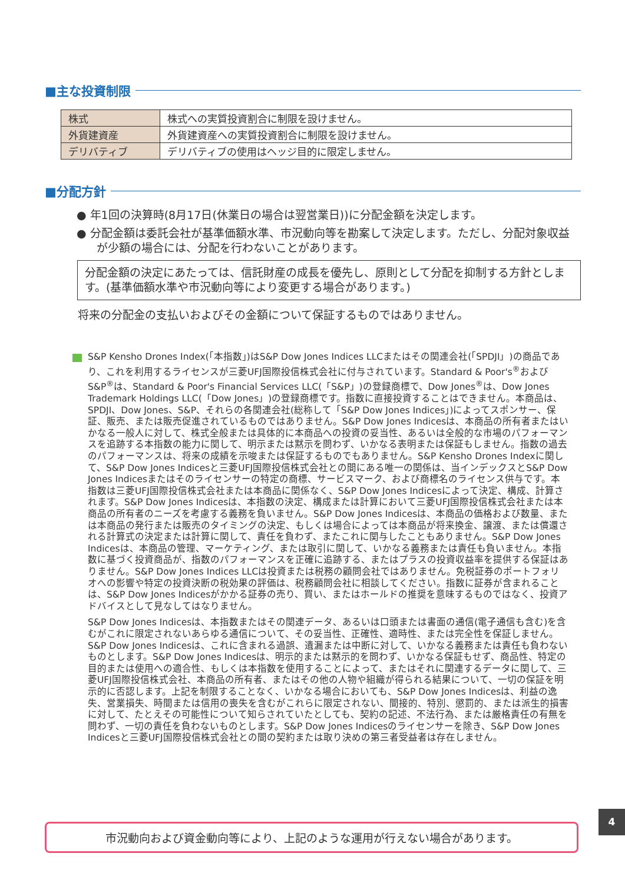■主な投資制限
| 株式 | 株式への実質投資割合に制限を設けません。 |
| 外貨建資産 | 外貨建資産への実質投資割合に制限を設けません。 |
| デリバティブ | デリバティブの使用はヘッジ目的に限定しません。 |
■分配方針
● 年1回の決算時(8月17日(休業日の場合は翌営業日))に分配金額を決定します。
● 分配金額は委託会社が基準価額水準、市況動向等を勘案して決定します。ただし、分配対象収益が少額の場合には、分配を行わないことがあります。
分配金額の決定にあたっては、信託財産の成長を優先し、原則として分配を抑制する方針とします。(基準価額水準や市況動向等により変更する場合があります。)
将来の分配金の支払いおよびその金額について保証するものではありません。
S&P Kensho Drones Index(「本指数」)はS&P Dow Jones Indices LLCまたはその関連会社(「SPDJI」)の商品であり、これを利用するライセンスが三菱UFJ国際投信株式会社に付与されています。Standard & Poor's<sup>®</sup>およびS&P<sup>®</sup>は、Standard & Poor's Financial Services LLC(「S&P」)の登録商標で、Dow Jones<sup>®</sup>は、Dow Jones Trademark Holdings LLC(「Dow Jones」)の登録商標です。指数に直接投資することはできません。本商品は、SPDJI、Dow Jones、S&P、それらの各関連会社(総称して「S&P Dow Jones Indices」)によってスポンサー、保証、販売、または販売促進されているものではありません。S&P Dow Jones Indicesは、本商品の所有者またはいかなる一般人に対して、株式全般または具体的に本商品への投資の妥当性、あるいは全般的な市場のパフォーマンスを追跡する本指数の能力に関して、明示または黙示を問わず、いかなる表明または保証もしません。指数の過去のパフォーマンスは、将来の成績を示唆または保証するものでもありません。S&P Kensho Drones Indexに関して、S&P Dow Jones Indicesと三菱UFJ国際投信株式会社との間にある唯一の関係は、当インデックスとS&P Dow Jones Indicesまたはそのライセンサーの特定の商標、サービスマーク、および商標名のライセンス供与です。本指数は三菱UFJ国際投信株式会社または本商品に関係なく、S&P Dow Jones Indicesによって決定、構成、計算されます。S&P Dow Jones Indicesは、本指数の決定、構成または計算において三菱UFJ国際投信株式会社または本商品の所有者のニーズを考慮する義務を負いません。S&P Dow Jones Indicesは、本商品の価格および数量、または本商品の発行または販売のタイミングの決定、もしくは場合によっては本商品が将来換金、譲渡、または償還される計算式の決定または計算に関して、責任を負わず、またこれに関与したこともありません。S&P Dow Jones Indicesは、本商品の管理、マーケティング、または取引に関して、いかなる義務または責任も負いません。本指数に基づく投資商品が、指数のパフォーマンスを正確に追跡する、またはプラスの投資収益率を提供する保証はありません。S&P Dow Jones Indices LLCは投資または税務の顧問会社ではありません。免税証券のポートフォリオへの影響や特定の投資決断の税効果の評価は、税務顧問会社に相談してください。指数に証券が含まれることは、S&P Dow Jones Indicesがかかる証券の売り、買い、またはホールドの推奨を意味するものではなく、投資アドバイスとして見なしてはなりません。
S&P Dow Jones Indicesは、本指数またはその関連データ、あるいは口頭または書面の通信(電子通信も含む)を含むがこれに限定されないあらゆる通信について、その妥当性、正確性、適時性、または完全性を保証しません。S&P Dow Jones Indicesは、これに含まれる過誤、遺漏または中断に対して、いかなる義務または責任も負わないものとします。S&P Dow Jones Indicesは、明示的または黙示的を問わず、いかなる保証もせず、商品性、特定の目的または使用への適合性、もしくは本指数を使用することによって、またはそれに関連するデータに関して、三菱UFJ国際投信株式会社、本商品の所有者、またはその他の人物や組織が得られる結果について、一切の保証を明示的に否認します。上記を制限することなく、いかなる場合においても、S&P Dow Jones Indicesは、利益の逸失、営業損失、時間または信用の喪失を含むがこれらに限定されない、間接的、特別、懲罰的、または派生的損害に対して、たとえその可能性について知らされていたとしても、契約の記述、不法行為、または厳格責任の有無を問わず、一切の責任を負わないものとします。S&P Dow Jones Indicesのライセンサーを除き、S&P Dow Jones Indicesと三菱UFJ国際投信株式会社との間の契約または取り決めの第三者受益者は存在しません。
4
市況動向および資金動向等により、上記のような運用が行えない場合があります。